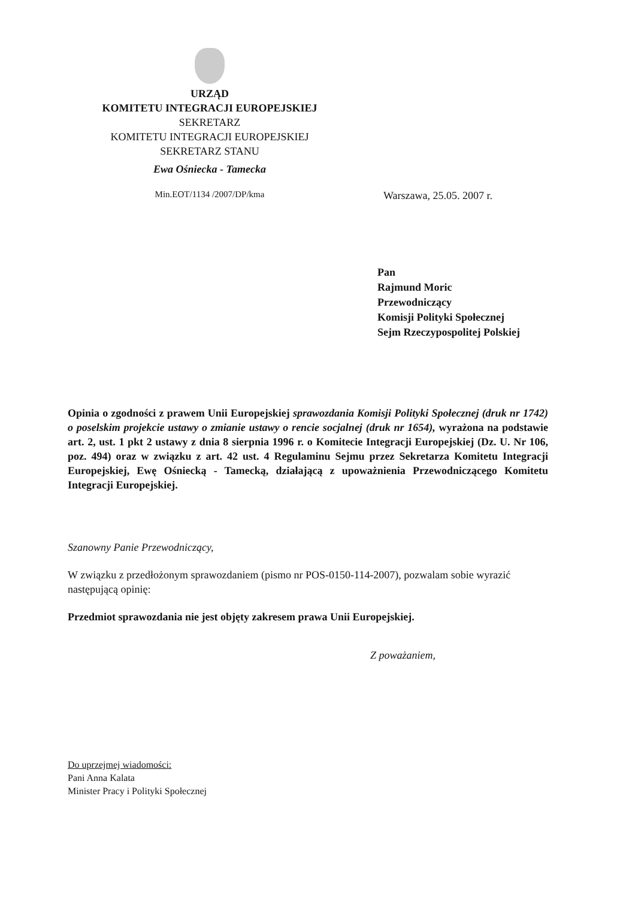URZĄD
KOMITETU INTEGRACJI EUROPEJSKIEJ
SEKRETARZ
KOMITETU INTEGRACJI EUROPEJSKIEJ
SEKRETARZ STANU
Ewa Ośniecka - Tamecka
Min.EOT/1134 /2007/DP/kma
Warszawa, 25.05. 2007 r.
Pan
Rajmund Moric
Przewodniczący
Komisji Polityki Społecznej
Sejm Rzeczypospolitej Polskiej
Opinia o zgodności z prawem Unii Europejskiej sprawozdania Komisji Polityki Społecznej (druk nr 1742) o poselskim projekcie ustawy o zmianie ustawy o rencie socjalnej (druk nr 1654), wyrażona na podstawie art. 2, ust. 1 pkt 2 ustawy z dnia 8 sierpnia 1996 r. o Komitecie Integracji Europejskiej (Dz. U. Nr 106, poz. 494) oraz w związku z art. 42 ust. 4 Regulaminu Sejmu przez Sekretarza Komitetu Integracji Europejskiej, Ewę Ośniecką - Tamecką, działającą z upoważnienia Przewodniczącego Komitetu Integracji Europejskiej.
Szanowny Panie Przewodniczący,
W związku z przedłożonym sprawozdaniem (pismo nr POS-0150-114-2007), pozwalam sobie wyrazić następującą opinię:
Przedmiot sprawozdania nie jest objęty zakresem prawa Unii Europejskiej.
Z poważaniem,
Do uprzejmej wiadomości:
Pani Anna Kalata
Minister Pracy i Polityki Społecznej